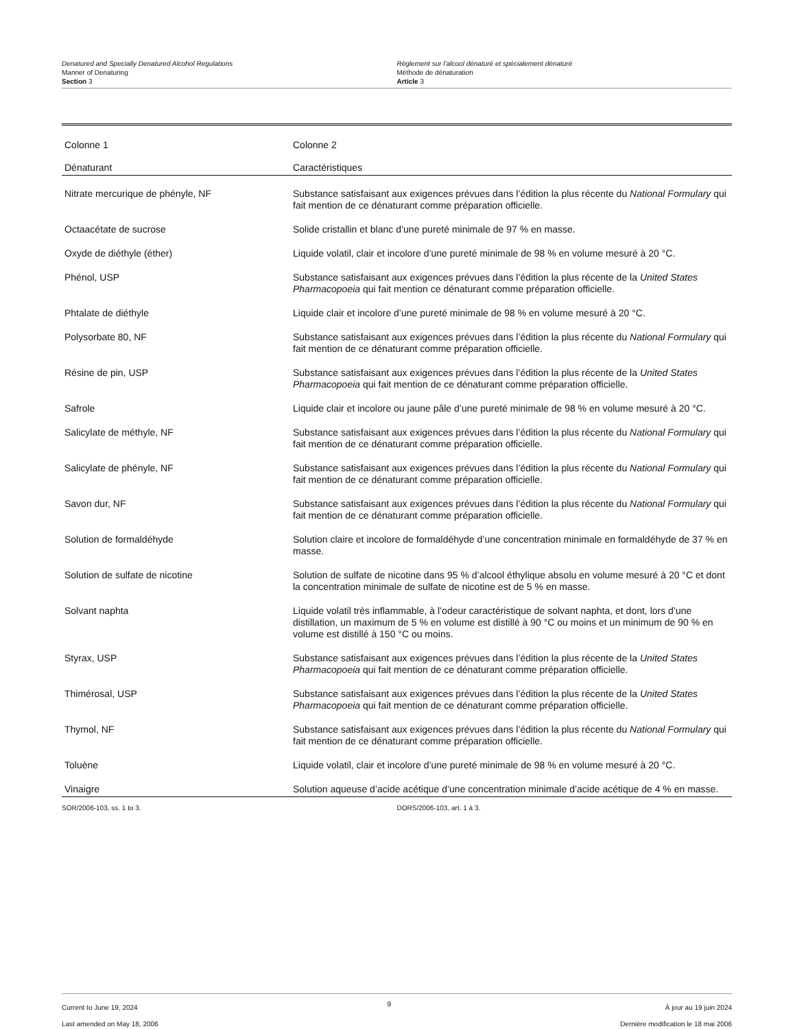Denatured and Specially Denatured Alcohol Regulations
Manner of Denaturing
Section 3
Règlement sur l’alcool dénaturé et spécialement dénaturé
Méthode de dénaturation
Article 3
| Colonne 1 | Colonne 2 |
| --- | --- |
| Dénaturant | Caractéristiques |
| Nitrate mercurique de phényle, NF | Substance satisfaisant aux exigences prévues dans l’édition la plus récente du National Formulary qui fait mention de ce dénaturant comme préparation officielle. |
| Octaacétate de sucrose | Solide cristallin et blanc d’une pureté minimale de 97 % en masse. |
| Oxyde de diéthyle (éther) | Liquide volatil, clair et incolore d’une pureté minimale de 98 % en volume mesuré à 20 °C. |
| Phénol, USP | Substance satisfaisant aux exigences prévues dans l’édition la plus récente de la United States Pharmacopoeia qui fait mention ce dénaturant comme préparation officielle. |
| Phtalate de diéthyle | Liquide clair et incolore d’une pureté minimale de 98 % en volume mesuré à 20 °C. |
| Polysorbate 80, NF | Substance satisfaisant aux exigences prévues dans l’édition la plus récente du National Formulary qui fait mention de ce dénaturant comme préparation officielle. |
| Résine de pin, USP | Substance satisfaisant aux exigences prévues dans l’édition la plus récente de la United States Pharmacopoeia qui fait mention de ce dénaturant comme préparation officielle. |
| Safrole | Liquide clair et incolore ou jaune pâle d’une pureté minimale de 98 % en volume mesuré à 20 °C. |
| Salicylate de méthyle, NF | Substance satisfaisant aux exigences prévues dans l’édition la plus récente du National Formulary qui fait mention de ce dénaturant comme préparation officielle. |
| Salicylate de phényle, NF | Substance satisfaisant aux exigences prévues dans l’édition la plus récente du National Formulary qui fait mention de ce dénaturant comme préparation officielle. |
| Savon dur, NF | Substance satisfaisant aux exigences prévues dans l’édition la plus récente du National Formulary qui fait mention de ce dénaturant comme préparation officielle. |
| Solution de formaldéhyde | Solution claire et incolore de formaldéhyde d’une concentration minimale en formaldéhyde de 37 % en masse. |
| Solution de sulfate de nicotine | Solution de sulfate de nicotine dans 95 % d’alcool éthylique absolu en volume mesuré à 20 °C et dont la concentration minimale de sulfate de nicotine est de 5 % en masse. |
| Solvant naphta | Liquide volatil très inflammable, à l’odeur caractéristique de solvant naphta, et dont, lors d’une distillation, un maximum de 5 % en volume est distillé à 90 °C ou moins et un minimum de 90 % en volume est distillé à 150 °C ou moins. |
| Styrax, USP | Substance satisfaisant aux exigences prévues dans l’édition la plus récente de la United States Pharmacopoeia qui fait mention de ce dénaturant comme préparation officielle. |
| Thimérosal, USP | Substance satisfaisant aux exigences prévues dans l’édition la plus récente de la United States Pharmacopoeia qui fait mention de ce dénaturant comme préparation officielle. |
| Thymol, NF | Substance satisfaisant aux exigences prévues dans l’édition la plus récente du National Formulary qui fait mention de ce dénaturant comme préparation officielle. |
| Toluène | Liquide volatil, clair et incolore d’une pureté minimale de 98 % en volume mesuré à 20 °C. |
| Vinaigre | Solution aqueuse d’acide acétique d’une concentration minimale d’acide acétique de 4 % en masse. |
SOR/2006-103, ss. 1 to 3. DORS/2006-103, art. 1 à 3.
Current to June 19, 2024
Last amended on May 18, 2006
9
À jour au 19 juin 2024
Dernière modification le 18 mai 2006